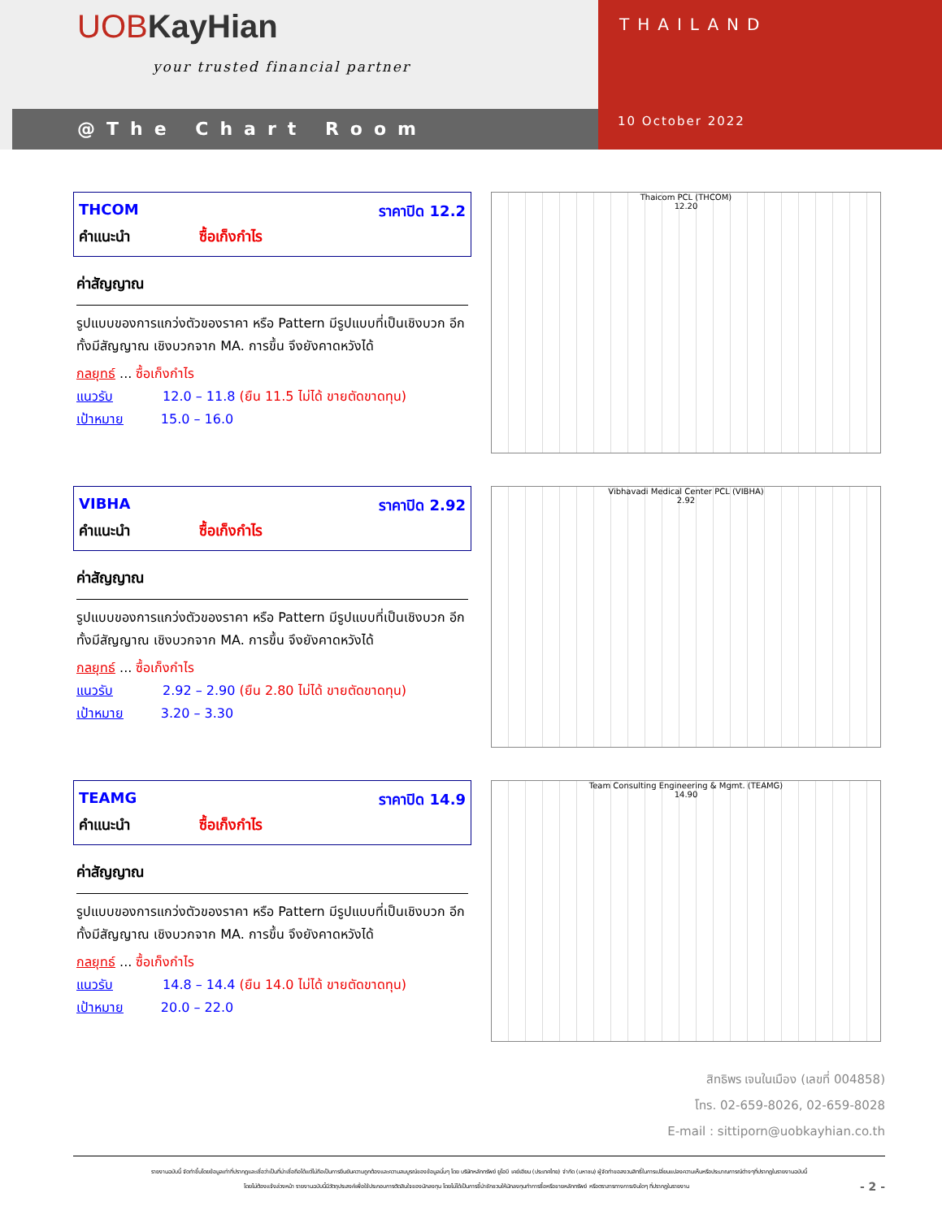UOB KayHian
your trusted financial partner
@The Chart Room
THAILAND
10 October 2022
THCOM ราคาปิด 12.2
คำแนะนำ ซื้อเก็งกำไร
ค่าสัญญาณ
รูปแบบของการแกว่งตัวของราคา หรือ Pattern มีรูปแบบที่เป็นเชิงบวก อีกทั้งมีสัญญาณ เชิงบวกจาก MA. การขึ้น จึงยังคาดหวังได้
กลยุทธ์ ... ซื้อเก็งกำไร
แนวรับ 12.0 – 11.8 (ยืน 11.5 ไม่ได้ ขายตัดขาดทุน)
เป้าหมาย 15.0 – 16.0
Thaicom PCL (THCOM)
12.20
VIBHA ราคาปิด 2.92
คำแนะนำ ซื้อเก็งกำไร
ค่าสัญญาณ
รูปแบบของการแกว่งตัวของราคา หรือ Pattern มีรูปแบบที่เป็นเชิงบวก อีกทั้งมีสัญญาณ เชิงบวกจาก MA. การขึ้น จึงยังคาดหวังได้
กลยุทธ์ ... ซื้อเก็งกำไร
แนวรับ 2.92 – 2.90 (ยืน 2.80 ไม่ได้ ขายตัดขาดทุน)
เป้าหมาย 3.20 – 3.30
Vibhavadi Medical Center PCL (VIBHA)
2.92
TEAMG ราคาปิด 14.9
คำแนะนำ ซื้อเก็งกำไร
ค่าสัญญาณ
รูปแบบของการแกว่งตัวของราคา หรือ Pattern มีรูปแบบที่เป็นเชิงบวก อีกทั้งมีสัญญาณ เชิงบวกจาก MA. การขึ้น จึงยังคาดหวังได้
กลยุทธ์ ... ซื้อเก็งกำไร
แนวรับ 14.8 – 14.4 (ยืน 14.0 ไม่ได้ ขายตัดขาดทุน)
เป้าหมาย 20.0 – 22.0
Team Consulting Engineering & Mgmt. (TEAMG)
14.90
สิทธิพร เจนในเมือง (เลขที่ 004858)
โทร. 02-659-8026, 02-659-8028
E-mail : sittiporn@uobkayhian.co.th
รายงานฉบับนี้ จัดทำขึ้นโดยข้อมูลเท่าที่ปรากฏและเชื่อว่าเป็นที่น่าเชื่อถือได้แต่ไม่ถือเป็นการยืนยันความถูกต้องและความสมบูรณ์ของข้อมูลนั้นๆ โดย บริษัทหลักทรัพย์ ยูโอบี เคย์เฮียน (ประเทศไทย) จำกัด (มหาชน) ผู้จัดทำขอสงวนสิทธิ์ในการเปลี่ยนแปลงความเห็นหรือประมาณการณ์ต่างๆที่ปรากฏในรายงานฉบับนี้
โดยไม่ต้องแจ้งล่วงหน้า รายงานฉบับนี้มีวัตถุประสงค์เพื่อใช้ประกอบการตัดสินใจของนักลงทุน โดยไม่ได้เป็นการชี้นำชักชวนให้นักลงทุนทำการซื้อหรือขายหลักทรัพย์ หรือตราสารทางการเงินใดๆ ที่ปรากฏในรายงาน - 2 -